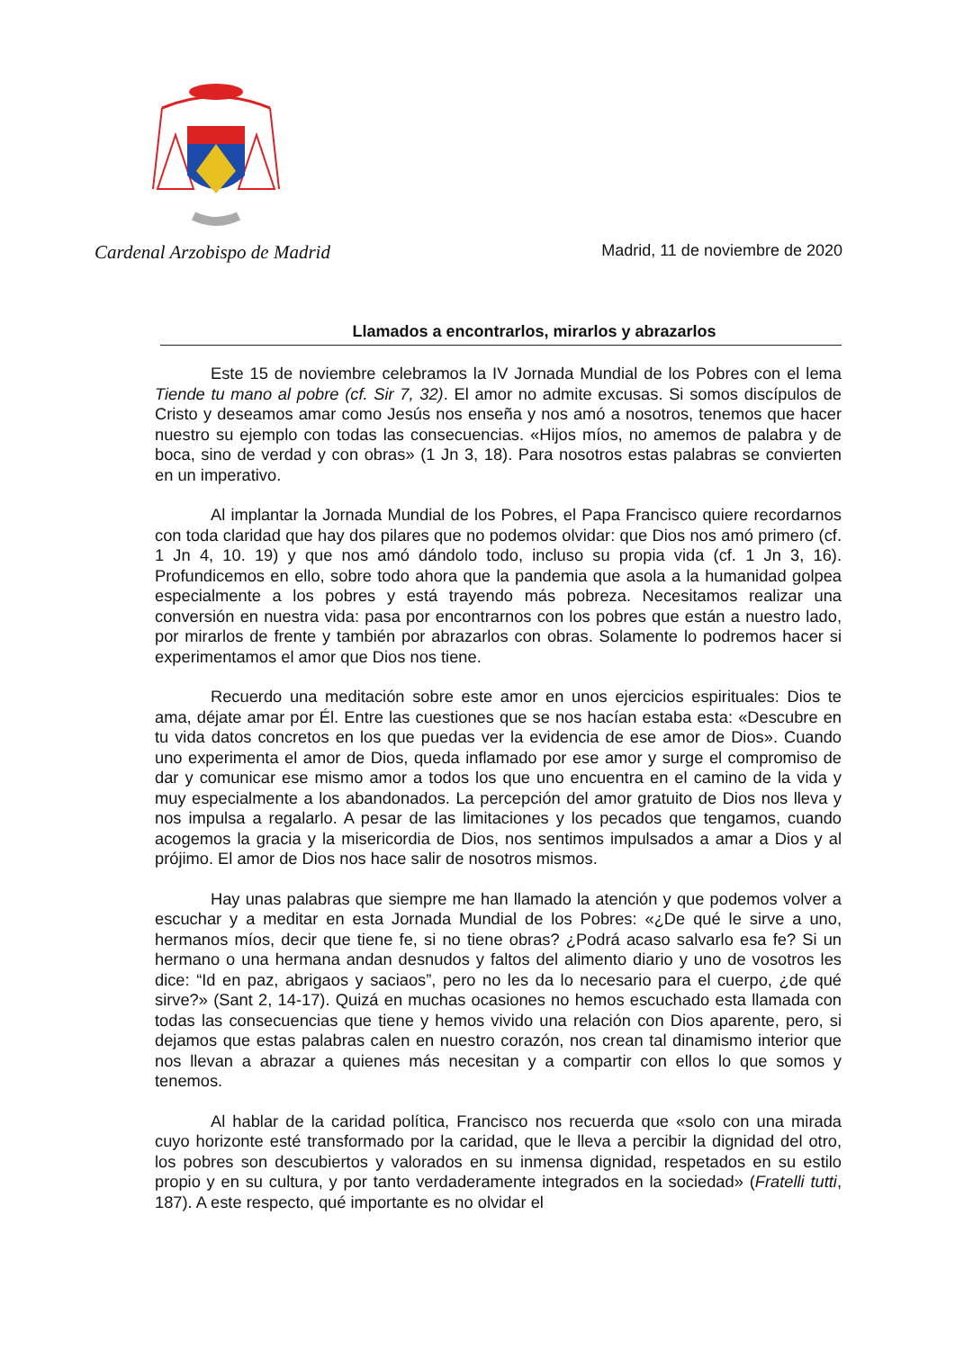Cardenal Arzobispo de Madrid Madrid, 11 de noviembre de 2020
Llamados a encontrarlos, mirarlos y abrazarlos
Este 15 de noviembre celebramos la IV Jornada Mundial de los Pobres con el lema Tiende tu mano al pobre (cf. Sir 7, 32). El amor no admite excusas. Si somos discípulos de Cristo y deseamos amar como Jesús nos enseña y nos amó a nosotros, tenemos que hacer nuestro su ejemplo con todas las consecuencias. «Hijos míos, no amemos de palabra y de boca, sino de verdad y con obras» (1 Jn 3, 18). Para nosotros estas palabras se convierten en un imperativo.
Al implantar la Jornada Mundial de los Pobres, el Papa Francisco quiere recordarnos con toda claridad que hay dos pilares que no podemos olvidar: que Dios nos amó primero (cf. 1 Jn 4, 10. 19) y que nos amó dándolo todo, incluso su propia vida (cf. 1 Jn 3, 16). Profundicemos en ello, sobre todo ahora que la pandemia que asola a la humanidad golpea especialmente a los pobres y está trayendo más pobreza. Necesitamos realizar una conversión en nuestra vida: pasa por encontrarnos con los pobres que están a nuestro lado, por mirarlos de frente y también por abrazarlos con obras. Solamente lo podremos hacer si experimentamos el amor que Dios nos tiene.
Recuerdo una meditación sobre este amor en unos ejercicios espirituales: Dios te ama, déjate amar por Él. Entre las cuestiones que se nos hacían estaba esta: «Descubre en tu vida datos concretos en los que puedas ver la evidencia de ese amor de Dios». Cuando uno experimenta el amor de Dios, queda inflamado por ese amor y surge el compromiso de dar y comunicar ese mismo amor a todos los que uno encuentra en el camino de la vida y muy especialmente a los abandonados. La percepción del amor gratuito de Dios nos lleva y nos impulsa a regalarlo. A pesar de las limitaciones y los pecados que tengamos, cuando acogemos la gracia y la misericordia de Dios, nos sentimos impulsados a amar a Dios y al prójimo. El amor de Dios nos hace salir de nosotros mismos.
Hay unas palabras que siempre me han llamado la atención y que podemos volver a escuchar y a meditar en esta Jornada Mundial de los Pobres: «¿De qué le sirve a uno, hermanos míos, decir que tiene fe, si no tiene obras? ¿Podrá acaso salvarlo esa fe? Si un hermano o una hermana andan desnudos y faltos del alimento diario y uno de vosotros les dice: “Id en paz, abrigaos y saciaos”, pero no les da lo necesario para el cuerpo, ¿de qué sirve?» (Sant 2, 14-17). Quizá en muchas ocasiones no hemos escuchado esta llamada con todas las consecuencias que tiene y hemos vivido una relación con Dios aparente, pero, si dejamos que estas palabras calen en nuestro corazón, nos crean tal dinamismo interior que nos llevan a abrazar a quienes más necesitan y a compartir con ellos lo que somos y tenemos.
Al hablar de la caridad política, Francisco nos recuerda que «solo con una mirada cuyo horizonte esté transformado por la caridad, que le lleva a percibir la dignidad del otro, los pobres son descubiertos y valorados en su inmensa dignidad, respetados en su estilo propio y en su cultura, y por tanto verdaderamente integrados en la sociedad» (Fratelli tutti, 187). A este respecto, qué importante es no olvidar el